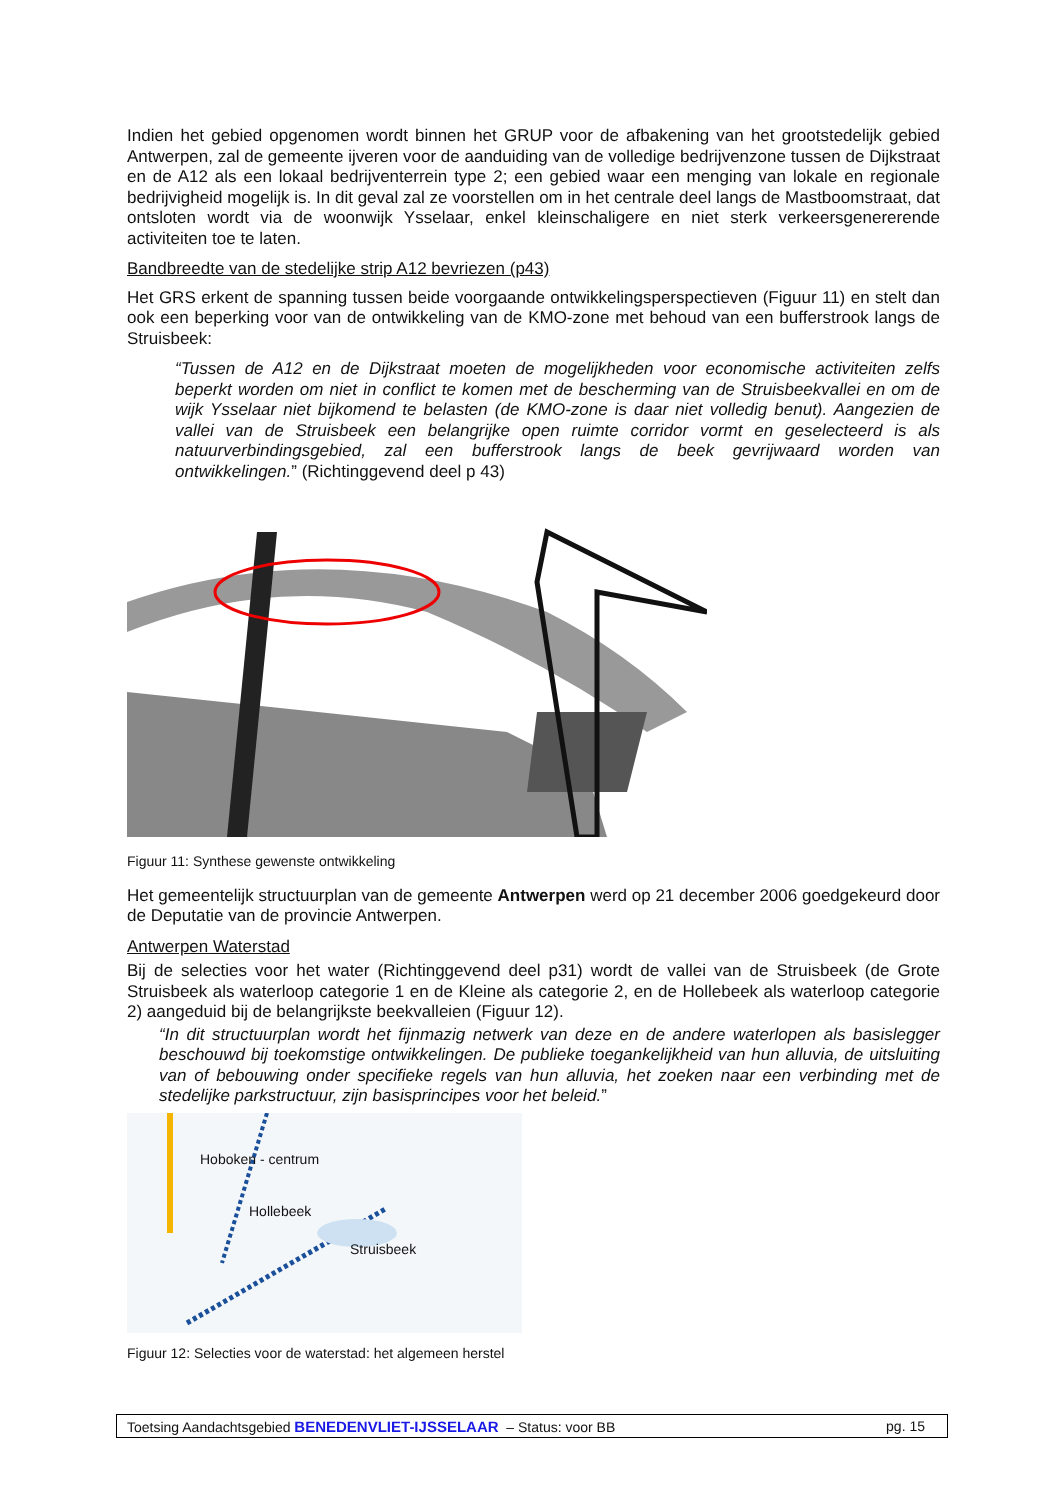Indien het gebied opgenomen wordt binnen het GRUP voor de afbakening van het grootstedelijk gebied Antwerpen, zal de gemeente ijveren voor de aanduiding van de volledige bedrijvenzone tussen de Dijkstraat en de A12 als een lokaal bedrijventerrein type 2; een gebied waar een menging van lokale en regionale bedrijvigheid mogelijk is. In dit geval zal ze voorstellen om in het centrale deel langs de Mastboomstraat, dat ontsloten wordt via de woonwijk Ysselaar, enkel kleinschaligere en niet sterk verkeersgenererende activiteiten toe te laten.
Bandbreedte van de stedelijke strip A12 bevriezen (p43)
Het GRS erkent de spanning tussen beide voorgaande ontwikkelingsperspectieven (Figuur 11) en stelt dan ook een beperking voor van de ontwikkeling van de KMO-zone met behoud van een bufferstrook langs de Struisbeek:
“Tussen de A12 en de Dijkstraat moeten de mogelijkheden voor economische activiteiten zelfs beperkt worden om niet in conflict te komen met de bescherming van de Struisbeekvallei en om de wijk Ysselaar niet bijkomend te belasten (de KMO-zone is daar niet volledig benut). Aangezien de vallei van de Struisbeek een belangrijke open ruimte corridor vormt en geselecteerd is als natuurverbindingsgebied, zal een bufferstrook langs de beek gevrijwaard worden van ontwikkelingen.” (Richtinggevend deel p 43)
Figuur 11: Synthese gewenste ontwikkeling
Het gemeentelijk structuurplan van de gemeente Antwerpen werd op 21 december 2006 goedgekeurd door de Deputatie van de provincie Antwerpen.
Antwerpen Waterstad
Bij de selecties voor het water (Richtinggevend deel p31) wordt de vallei van de Struisbeek (de Grote Struisbeek als waterloop categorie 1 en de Kleine als categorie 2, en de Hollebeek als waterloop categorie 2) aangeduid bij de belangrijkste beekvalleien (Figuur 12).
“In dit structuurplan wordt het fijnmazig netwerk van deze en de andere waterlopen als basislegger beschouwd bij toekomstige ontwikkelingen. De publieke toegankelijkheid van hun alluvia, de uitsluiting van of bebouwing onder specifieke regels van hun alluvia, het zoeken naar een verbinding met de stedelijke parkstructuur, zijn basisprincipes voor het beleid.”
Hoboken - centrum
Hollebeek
Struisbeek
Figuur 12: Selecties voor de waterstad: het algemeen herstel
Toetsing Aandachtsgebied BENEDENVLIET-IJSSELAAR – Status: voor BB pg. 15